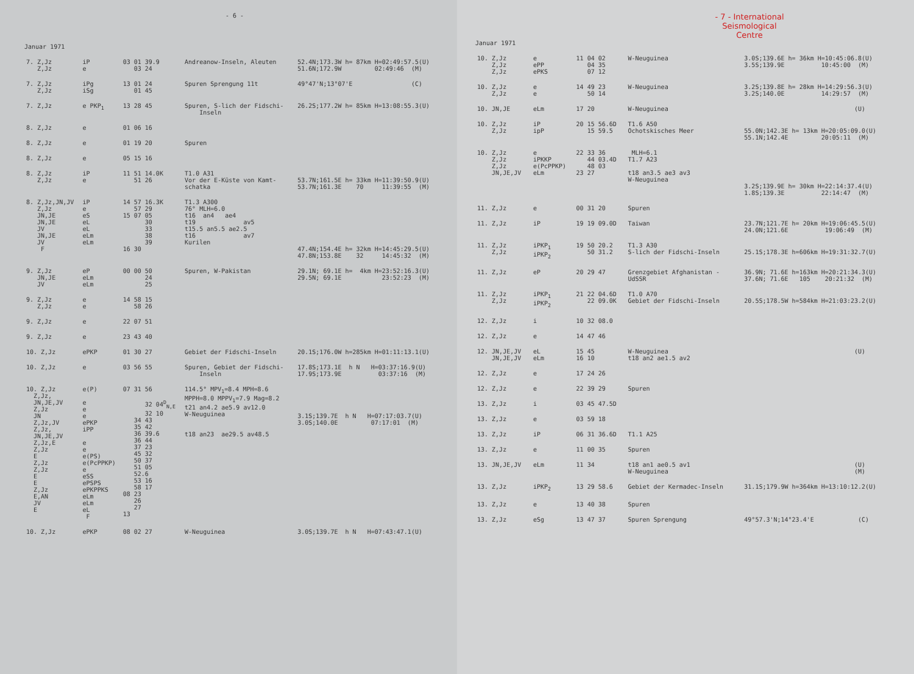- 6 -
Januar 1971
| 7. Z,Jz Z,Jz | iP e | 03 01 39.9 03 24 | Andreanow-Inseln, Aleuten | 52.4N;173.3W h= 87km H=02:49:57.5(U) 51.6N;172.9W 02:49:46 (M) |
| 7. Z,Jz Z,Jz | iPg iSg | 13 01 24 01 45 | Spuren Sprengung 11t | 49°47'N;13°07'E (C) |
| 7. Z,Jz | e PKP<sub>1</sub> | 13 28 45 | Spuren, S-lich der Fidschi- Inseln | 26.2S;177.2W h= 85km H=13:08:55.3(U) |
| 8. Z,Jz | e | 01 06 16 | | |
| 8. Z,Jz | e | 01 19 20 | Spuren | |
| 8. Z,Jz | e | 05 15 16 | | |
| 8. Z,Jz Z,Jz | iP e | 11 51 14.0K 51 26 | T1.0 A31 Vor der E-Küste von Kamt- schatka | 53.7N;161.5E h= 33km H=11:39:50.9(U) 53.7N;161.3E 70 11:39:55 (M) |
| 8. Z,Jz,JN,JV Z,Jz JN,JE JN,JE JV JN,JE JV F | iP e eS eL eL eLm eLm | 14 57 16.3K 57 29 15 07 05 30 33 38 39 16 30 | T1.3 A300 76° MLH=6.0 t16 an4 ae4 t19 av5 t15.5 an5.5 ae2.5 t16 av7 Kurilen | 47.4N;154.4E h= 32km H=14:45:29.5(U) 47.8N;153.8E 32 14:45:32 (M) |
| 9. Z,Jz JN,JE JV | eP eLm eLm | 00 00 50 24 25 | Spuren, W-Pakistan | 29.1N; 69.1E h= 4km H=23:52:16.3(U) 29.5N; 69.1E 23:52:23 (M) |
| 9. Z,Jz Z,Jz | e e | 14 58 15 58 26 | | |
| 9. Z,Jz | e | 22 07 51 | | |
| 9. Z,Jz | e | 23 43 40 | | |
| 10. Z,Jz | ePKP | 01 30 27 | Gebiet der Fidschi-Inseln | 20.1S;176.0W h=285km H=01:11:13.1(U) |
| 10. Z,Jz | e | 03 56 55 | Spuren, Gebiet der Fidschi- Inseln | 17.8S;173.1E h N H=03:37:16.9(U) 17.9S;173.9E 03:37:16 (M) |
| 10. Z,Jz Z,Jz, JN,JE,JV Z,Jz JN Z,Jz,JV Z,Jz, JN,JE,JV Z,Jz,E Z,Jz E Z,Jz Z,Jz E E Z,Jz E,AN JV E | e(P) e e e ePKP iPP e e e(PS) e(PcPPKP) e eSS ePSPS ePKPPKS eLm eLm eL F | 07 31 56 32 04<sup>D</sup><sub>N,E</sub> 32 10 34 43 35 42 36 39.6 36 44 37 23 45 32 50 37 51 05 52.6 53 16 58 17 08 23 26 27 13 | 114.5° MPV<sub>1</sub>=8.4 MPH=8.6 MPPH=8.0 MPPV<sub>1</sub>=7.9 Mag=8.2 t21 an4.2 ae5.9 av12.0 W-Neuguinea t18 an23 ae29.5 av48.5 | 3.1S;139.7E h N H=07:17:03.7(U) 3.0S;140.0E 07:17:01 (M) |
| 10. Z,Jz | ePKP | 08 02 27 | W-Neuguinea | 3.0S;139.7E h N H=07:43:47.1(U) |
- 7 - International
Seismological
Centre
Januar 1971
| 10. Z,Jz Z,Jz Z,Jz | e ePP ePKS | 11 04 02 04 35 07 12 | W-Neuguinea | 3.0S;139.6E h= 36km H=10:45:06.8(U) 3.5S;139.9E 10:45:00 (M) |
| 10. Z,Jz Z,Jz | e e | 14 49 23 50 14 | W-Neuguinea | 3.2S;139.8E h= 28km H=14:29:56.3(U) 3.2S;140.0E 14:29:57 (M) |
| 10. JN,JE | eLm | 17 20 | W-Neuguinea | (U) |
| 10. Z,Jz Z,Jz | iP ipP | 20 15 56.6D 15 59.5 | T1.6 A50 Ochotskisches Meer | 55.0N;142.3E h= 13km H=20:05:09.0(U) 55.1N;142.4E 20:05:11 (M) |
| 10. Z,Jz Z,Jz Z,Jz JN,JE,JV | e iPKKP e(PcPPKP) eLm | 22 33 36 44 03.4D 48 03 23 27 | MLH=6.1 T1.7 A23 t18 an3.5 ae3 av3 W-Neuguinea | 3.2S;139.9E h= 30km H=22:14:37.4(U) 1.8S;139.3E 22:14:47 (M) |
| 11. Z,Jz | e | 00 31 20 | Spuren | |
| 11. Z,Jz | iP | 19 19 09.0D | Taiwan | 23.7N;121.7E h= 20km H=19:06:45.5(U) 24.0N;121.6E 19:06:49 (M) |
| 11. Z,Jz Z,Jz | iPKP<sub>1</sub> iPKP<sub>2</sub> | 19 50 20.2 50 31.2 | T1.3 A30 S-lich der Fidschi-Inseln | 25.1S;178.3E h=606km H=19:31:32.7(U) |
| 11. Z,Jz | eP | 20 29 47 | Grenzgebiet Afghanistan - UdSSR | 36.9N; 71.6E h=163km H=20:21:34.3(U) 37.6N; 71.6E 105 20:21:32 (M) |
| 11. Z,Jz Z,Jz | iPKP<sub>1</sub> iPKP<sub>2</sub> | 21 22 04.6D 22 09.0K | T1.0 A70 Gebiet der Fidschi-Inseln | 20.5S;178.5W h=584km H=21:03:23.2(U) |
| 12. Z,Jz | i | 10 32 08.0 | | |
| 12. Z,Jz | e | 14 47 46 | | |
| 12. JN,JE,JV JN,JE,JV | eL eLm | 15 45 16 10 | W-Neuguinea t18 an2 ae1.5 av2 | (U) |
| 12. Z,Jz | e | 17 24 26 | | |
| 12. Z,Jz | e | 22 39 29 | Spuren | |
| 13. Z,Jz | i | 03 45 47.5D | | |
| 13. Z,Jz | e | 03 59 18 | | |
| 13. Z,Jz | iP | 06 31 36.6D | T1.1 A25 | |
| 13. Z,Jz | e | 11 00 35 | Spuren | |
| 13. JN,JE,JV | eLm | 11 34 | t18 an1 ae0.5 av1 W-Neuguinea | (U) (M) |
| 13. Z,Jz | iPKP<sub>2</sub> | 13 29 58.6 | Gebiet der Kermadec-Inseln | 31.1S;179.9W h=364km H=13:10:12.2(U) |
| 13. Z,Jz | e | 13 40 38 | Spuren | |
| 13. Z,Jz | eSg | 13 47 37 | Spuren Sprengung | 49°57.3'N;14°23.4'E (C) |